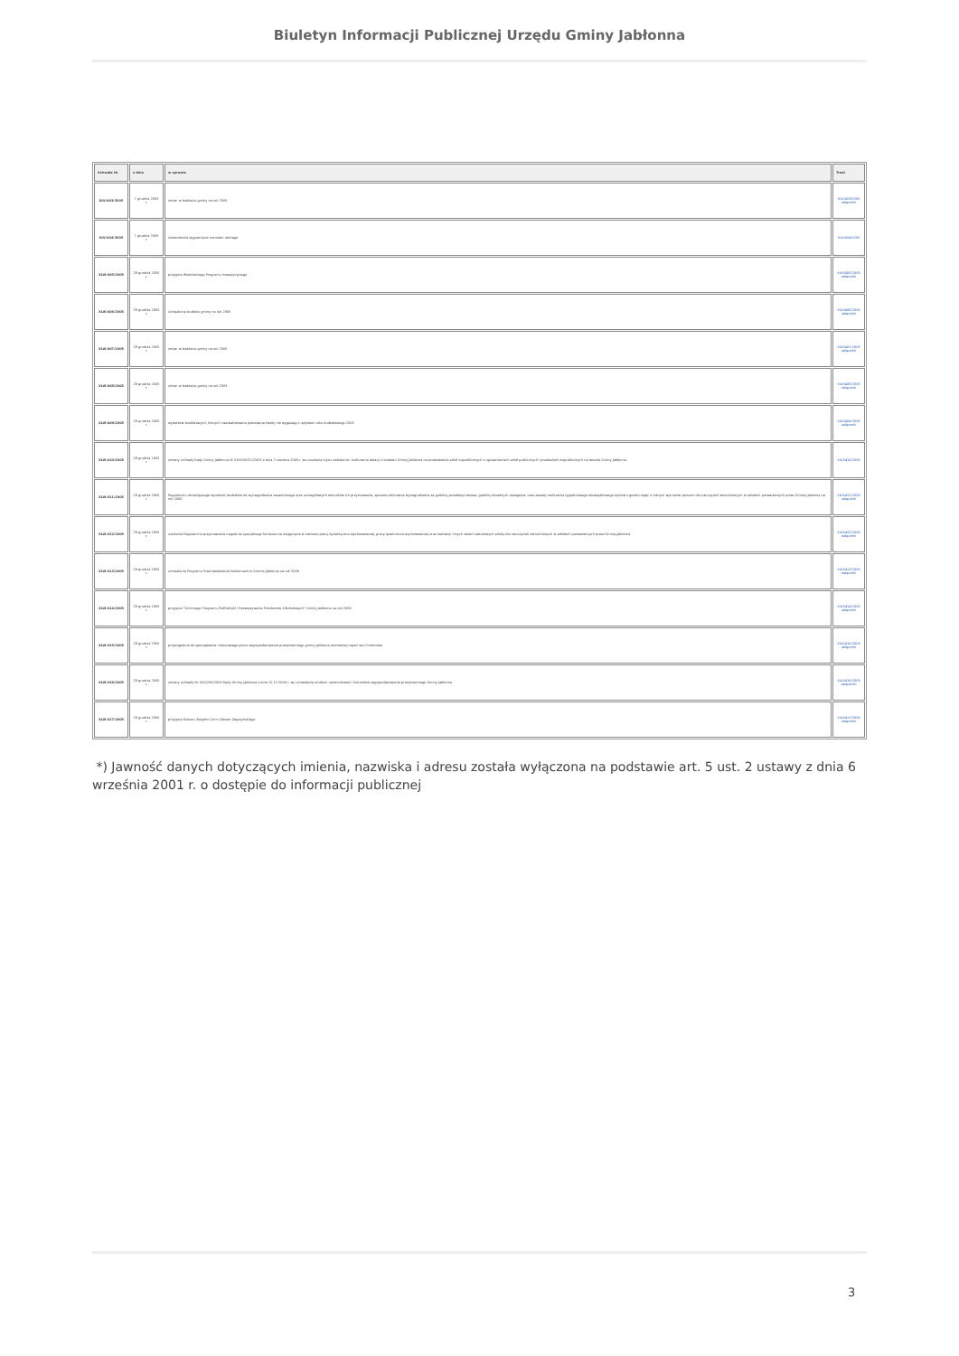Biuletyn Informacji Publicznej Urzędu Gminy Jabłonna
| Uchwała Nr | z dnia | w sprawie | Treść |
| --- | --- | --- | --- |
| XLV/403/2005 | 7 grudnia 2005 r. | zmian w budżecie gminy na rok 2005 | XLV/403/2005 załącznik |
| XLV/404/2005 | 7 grudnia 2005 r. | stwierdzenia wygaśnięcia mandatu radnego | XLV/404/2005 |
| XLVI/405/2005 | 28 grudnia 2005 r. | przyjęcia Wieloletniego Programu Inwestycyjnego | XLVI/405/2005 załącznik |
| XLVI/406/2005 | 28 grudnia 2005 r. | uchwalenia budżetu gminy na rok 2006 | XLVI/406/2005 załącznik |
| XLVI/407/2005 | 28 grudnia 2005 r. | zmian w budżecie gminy na rok 2005 | XLVI/407/2005 załącznik |
| XLVI/408/2005 | 28 grudnia 2005 r. | zmian w budżecie gminy na rok 2005 | XLVI/408/2005 załącznik |
| XLVI/409/2005 | 28 grudnia 2005 r. | wydatków budżetowych, których niezrealizowane planowane kwoty nie wygasają z upływem roku budżetowego 2005 | XLVI/409/2005 załącznik |
| XLVI/410/2005 | 28 grudnia 2005 r. | zmiany uchwały Rady Gminy Jabłonna Nr XXXVIII/322/2005 z dnia 2 czerwca 2005 r. ws ustalenia trybu udzielania i rozliczania dotacji z budżetu Gminy Jabłonna na prowadzenie szkół niepublicznych o uprawnieniach szkół publicznych i przedszkoli niepublicznych na terenie Gminy Jabłonna | XLVI/410/2005 |
| XLVI/411/2005 | 28 grudnia 2005 r. | Regulaminu określającego wysokość dodatków do wynagrodzenia zasadniczego oraz szczegółowych warunków ich przyznawania, sposobu obliczania wynagrodzenia za godziny ponadwymiarowe, godziny doraźnych zastępstw, oraz zasady rozliczania tygodniowego obowiązkowego wymiaru godzin zajęć o różnym wymiarze pensum dla nauczycieli zatrudnionych w szkołach prowadzonych przez Gminę Jabłonna na rok 2006 | XLVI/411/2005 załącznik |
| XLVI/412/2005 | 28 grudnia 2005 r. | ustalenia Regulaminu przyznawania nagród ze specjalnego funduszu za osiągnięcia w zakresie pracy dydaktyczno-wychowawczej, pracy opiekuńczo-wychowawczej oraz realizacji innych zadań statutowych szkoły dla nauczycieli zatrudnionych w szkołach prowadzonych przez Gminę Jabłonna | XLVI/412/2005 załącznik |
| XLVI/413/2005 | 28 grudnia 2005 r. | uchwalenia Programu Przeciwdziałania Narkomanii w Gminie Jabłonna na rok 2006 | XLVI/413/2005 załącznik |
| XLVI/414/2005 | 28 grudnia 2005 r. | przyjęcia "Gminnego Programu Profilaktyki i Rozwiązywania Problemów Alkoholowych" Gminy Jabłonna na rok 2006 | XLVI/414/2005 załącznik |
| XLVI/415/2005 | 28 grudnia 2005 r. | przystąpienia do sporządzenia miejscowego planu zagospodarowania przestrzennego gminy Jabłonna zachodniej części wsi Chotomów | XLVI/415/2005 załącznik |
| XLVI/416/2005 | 28 grudnia 2005 r. | zmiany uchwały Nr XXV/260/2000 Rady Gminy Jabłonna z dnia 12.12.2000 r. ws uchwalenia studium uwarunkowań i kierunków zagospodarowania przestrzennego Gminy Jabłonna | XLVI/416/2005 załączniki |
| XLVI/417/2005 | 28 grudnia 2005 r. | przyjęcia Statutu Związku Gmin Zalewu Zegrzyńskiego | XLVI/417/2005 załącznik |
*) Jawność danych dotyczących imienia, nazwiska i adresu została wyłączona na podstawie art. 5 ust. 2 ustawy z dnia 6 września 2001 r. o dostępie do informacji publicznej
3